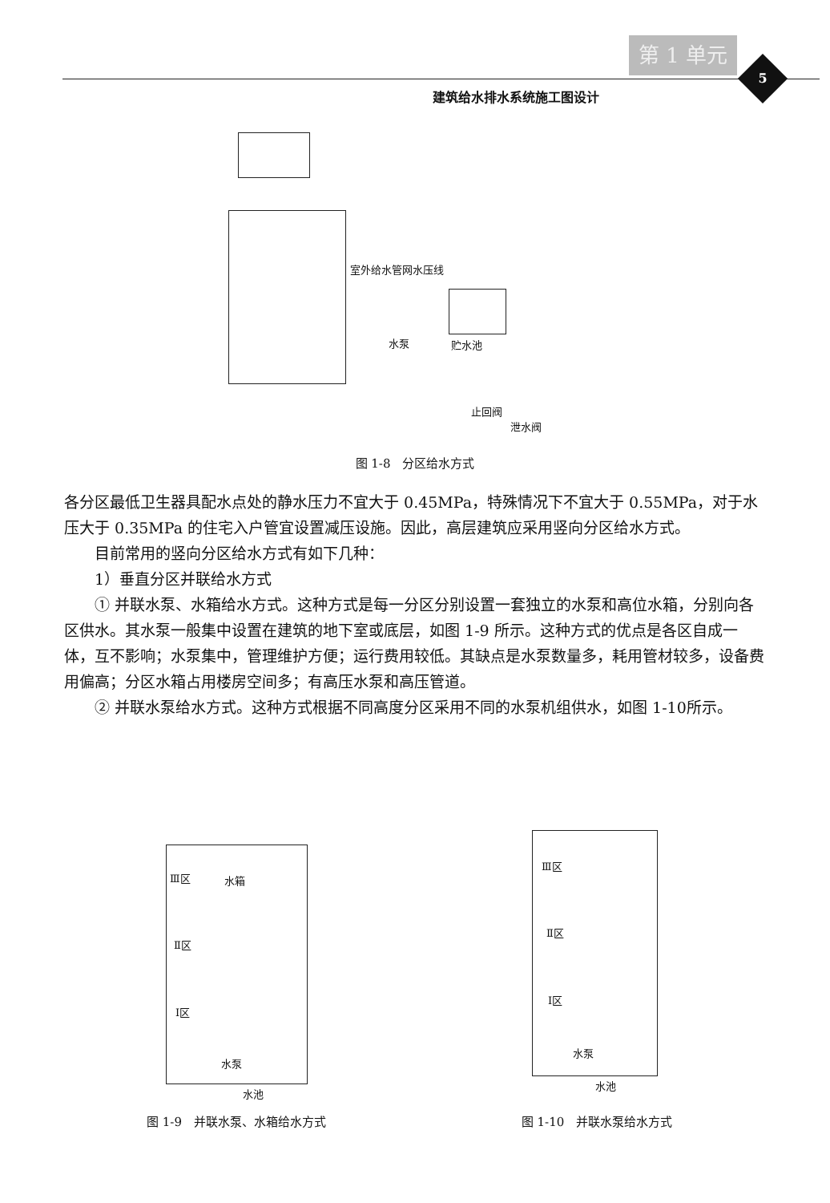第 1 单元
5
建筑给水排水系统施工图设计
室外给水管网水压线
水泵 贮水池
止回阀
泄水阀
图 1-8　分区给水方式
各分区最低卫生器具配水点处的静水压力不宜大于 0.45MPa，特殊情况下不宜大于 0.55MPa，对于水压大于 0.35MPa 的住宅入户管宜设置减压设施。因此，高层建筑应采用竖向分区给水方式。
目前常用的竖向分区给水方式有如下几种：
1）垂直分区并联给水方式
① 并联水泵、水箱给水方式。这种方式是每一分区分别设置一套独立的水泵和高位水箱，分别向各区供水。其水泵一般集中设置在建筑的地下室或底层，如图 1-9 所示。这种方式的优点是各区自成一体，互不影响；水泵集中，管理维护方便；运行费用较低。其缺点是水泵数量多，耗用管材较多，设备费用偏高；分区水箱占用楼房空间多；有高压水泵和高压管道。
② 并联水泵给水方式。这种方式根据不同高度分区采用不同的水泵机组供水，如图 1-10所示。
Ⅲ区 水箱
Ⅱ区
Ⅰ区
水泵
水池
图 1-9　并联水泵、水箱给水方式
Ⅲ区
Ⅱ区
Ⅰ区
水泵
水池
图 1-10　并联水泵给水方式